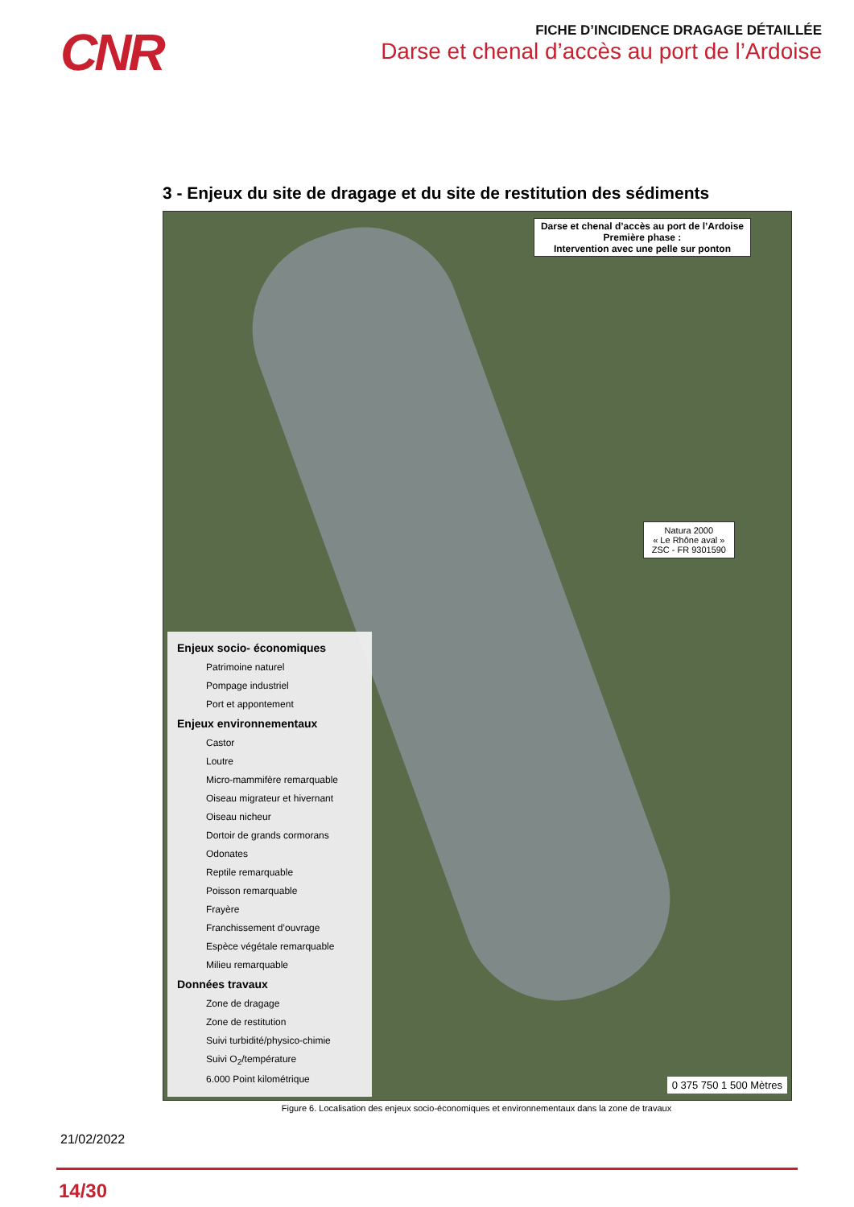CNR
FICHE D’INCIDENCE DRAGAGE DÉTAILLÉE
Darse et chenal d’accès au port de l’Ardoise
3 - Enjeux du site de dragage et du site de restitution des sédiments
Darse et chenal d’accès au port de l’Ardoise
Première phase :
Intervention avec une pelle sur ponton
Natura 2000
« Le Rhône aval »
ZSC - FR 9301590
Enjeux socio- économiques
Patrimoine naturel
Pompage industriel
Port et appontement
Enjeux environnementaux
Castor
Loutre
Micro-mammifère remarquable
Oiseau migrateur et hivernant
Oiseau nicheur
Dortoir de grands cormorans
Odonates
Reptile remarquable
Poisson remarquable
Frayère
Franchissement d’ouvrage
Espèce végétale remarquable
Milieu remarquable
Données travaux
Zone de dragage
Zone de restitution
Suivi turbidité/physico-chimie
Suivi O<sub>2</sub>/température
6.000 Point kilométrique
0 375 750 1 500 Mètres
Figure 6. Localisation des enjeux socio-économiques et environnementaux dans la zone de travaux
21/02/2022
14/30